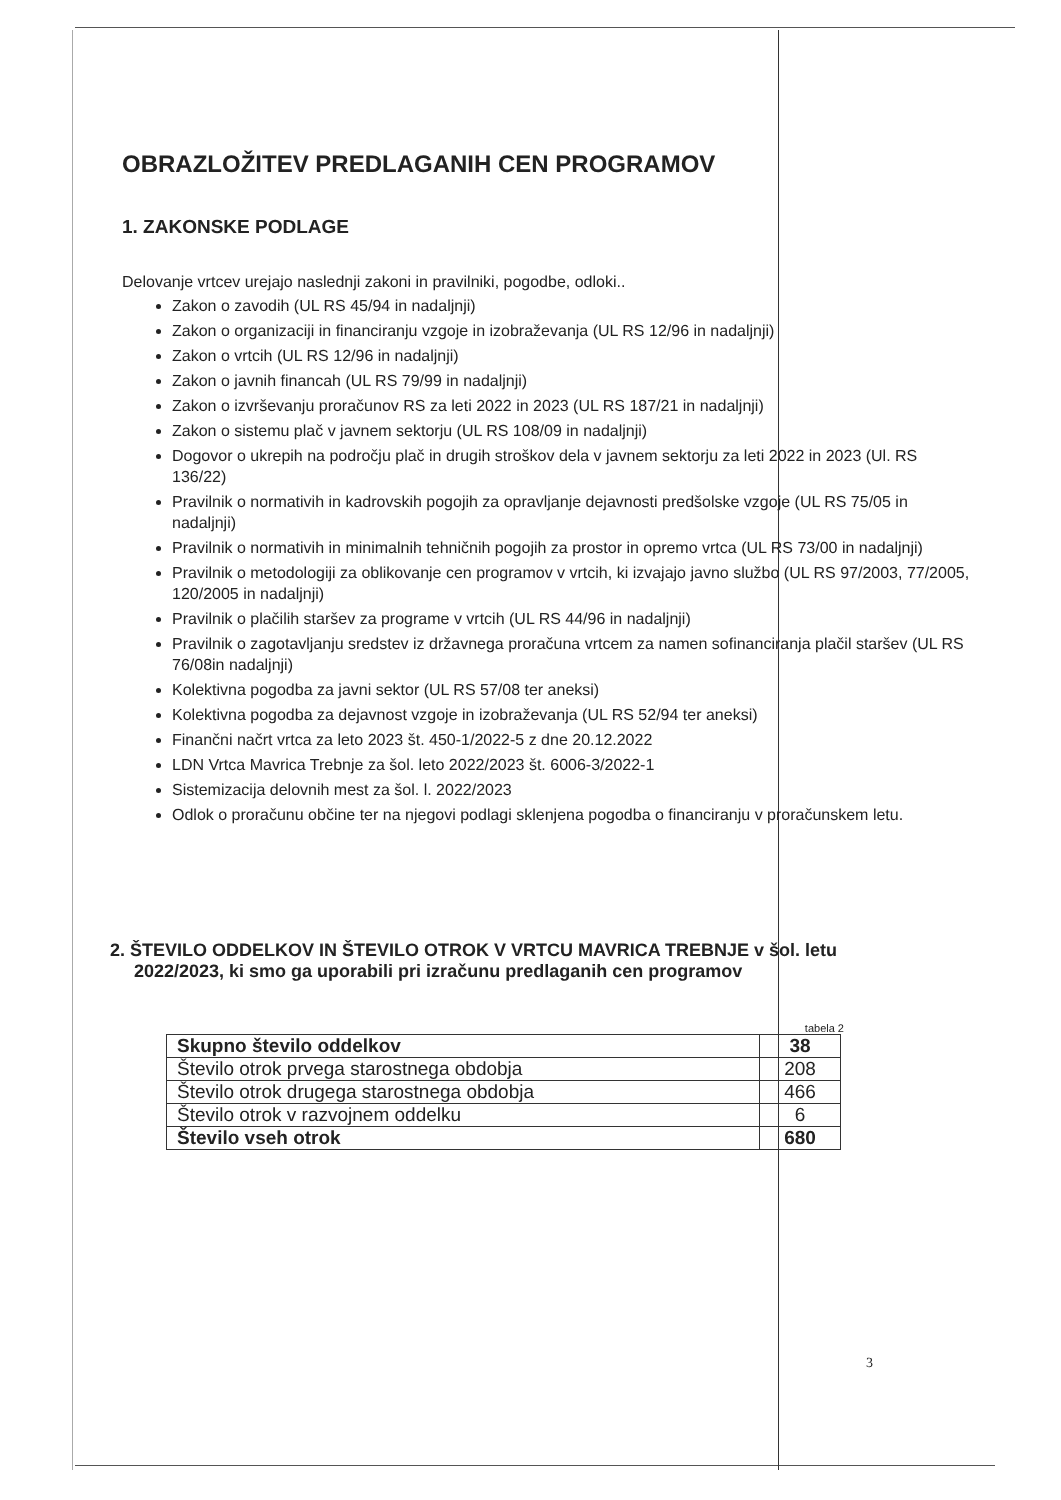OBRAZLOŽITEV PREDLAGANIH CEN PROGRAMOV
1. ZAKONSKE PODLAGE
Delovanje vrtcev urejajo naslednji zakoni in pravilniki, pogodbe, odloki..
Zakon o zavodih (UL RS 45/94 in nadaljnji)
Zakon o organizaciji in financiranju vzgoje in izobraževanja (UL RS 12/96 in nadaljnji)
Zakon o vrtcih (UL RS 12/96 in nadaljnji)
Zakon o javnih financah (UL RS 79/99 in nadaljnji)
Zakon o izvrševanju proračunov RS za leti 2022 in 2023 (UL RS 187/21 in nadaljnji)
Zakon o sistemu plač v javnem sektorju (UL RS 108/09 in nadaljnji)
Dogovor o ukrepih na področju plač in drugih stroškov dela v javnem sektorju za leti 2022 in 2023 (Ul. RS 136/22)
Pravilnik o normativih in kadrovskih pogojih za opravljanje dejavnosti predšolske vzgoje (UL RS 75/05 in nadaljnji)
Pravilnik o normativih in minimalnih tehničnih pogojih za prostor in opremo vrtca (UL RS 73/00 in nadaljnji)
Pravilnik o metodologiji za oblikovanje cen programov v vrtcih, ki izvajajo javno službo (UL RS 97/2003, 77/2005, 120/2005 in nadaljnji)
Pravilnik o plačilih staršev za programe v vrtcih (UL RS 44/96 in nadaljnji)
Pravilnik o zagotavljanju sredstev iz državnega proračuna vrtcem za namen sofinanciranja plačil staršev (UL RS 76/08in nadaljnji)
Kolektivna pogodba za javni sektor (UL RS 57/08 ter aneksi)
Kolektivna pogodba za dejavnost vzgoje in izobraževanja (UL RS 52/94 ter aneksi)
Finančni načrt vrtca za leto 2023 št. 450-1/2022-5 z dne 20.12.2022
LDN Vrtca Mavrica Trebnje za šol. leto 2022/2023 št. 6006-3/2022-1
Sistemizacija delovnih mest za šol. l. 2022/2023
Odlok o proračunu občine ter na njegovi podlagi sklenjena pogodba o financiranju v proračunskem letu.
2. ŠTEVILO ODDELKOV IN ŠTEVILO OTROK V VRTCU MAVRICA TREBNJE v šol. letu 2022/2023, ki smo ga uporabili pri izračunu predlaganih cen programov
tabela 2
| Skupno število oddelkov | 38 |
| Število otrok prvega starostnega obdobja | 208 |
| Število otrok drugega starostnega obdobja | 466 |
| Število otrok v razvojnem oddelku | 6 |
| Število vseh otrok | 680 |
3